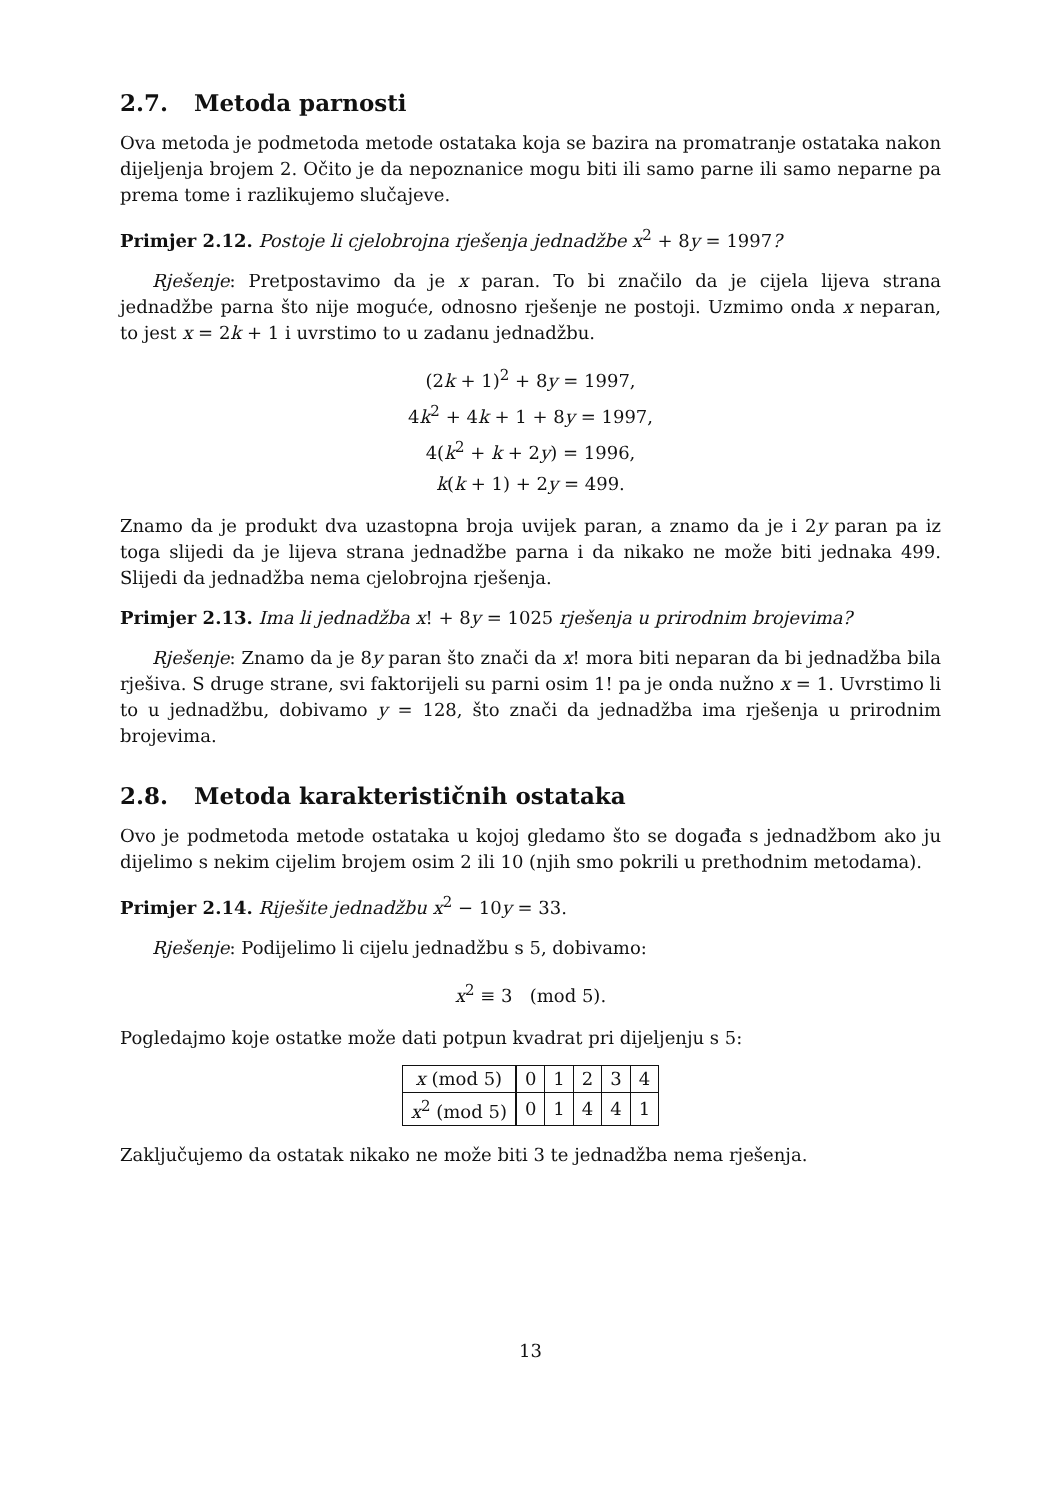2.7. Metoda parnosti
Ova metoda je podmetoda metode ostataka koja se bazira na promatranje ostataka nakon dijeljenja brojem 2. Očito je da nepoznanice mogu biti ili samo parne ili samo neparne pa prema tome i razlikujemo slučajeve.
Primjer 2.12. Postoje li cjelobrojna rješenja jednadžbe x<sup>2</sup> + 8y = 1997?
Rješenje: Pretpostavimo da je x paran. To bi značilo da je cijela lijeva strana jednadžbe parna što nije moguće, odnosno rješenje ne postoji. Uzmimo onda x neparan, to jest x = 2k + 1 i uvrstimo to u zadanu jednadžbu.
(2k + 1)<sup>2</sup> + 8y = 1997,
4k<sup>2</sup> + 4k + 1 + 8y = 1997,
4(k<sup>2</sup> + k + 2y) = 1996,
k(k + 1) + 2y = 499.
Znamo da je produkt dva uzastopna broja uvijek paran, a znamo da je i 2y paran pa iz toga slijedi da je lijeva strana jednadžbe parna i da nikako ne može biti jednaka 499. Slijedi da jednadžba nema cjelobrojna rješenja.
Primjer 2.13. Ima li jednadžba x! + 8y = 1025 rješenja u prirodnim brojevima?
Rješenje: Znamo da je 8y paran što znači da x! mora biti neparan da bi jednadžba bila rješiva. S druge strane, svi faktorijeli su parni osim 1! pa je onda nužno x = 1. Uvrstimo li to u jednadžbu, dobivamo y = 128, što znači da jednadžba ima rješenja u prirodnim brojevima.
2.8. Metoda karakterističnih ostataka
Ovo je podmetoda metode ostataka u kojoj gledamo što se događa s jednadžbom ako ju dijelimo s nekim cijelim brojem osim 2 ili 10 (njih smo pokrili u prethodnim metodama).
Primjer 2.14. Riješite jednadžbu x<sup>2</sup> − 10y = 33.
Rješenje: Podijelimo li cijelu jednadžbu s 5, dobivamo:
x<sup>2</sup> ≡ 3 (mod 5).
Pogledajmo koje ostatke može dati potpun kvadrat pri dijeljenju s 5:
| x (mod 5) | 0 | 1 | 2 | 3 | 4 |
| x<sup>2</sup> (mod 5) | 0 | 1 | 4 | 4 | 1 |
Zaključujemo da ostatak nikako ne može biti 3 te jednadžba nema rješenja.
13